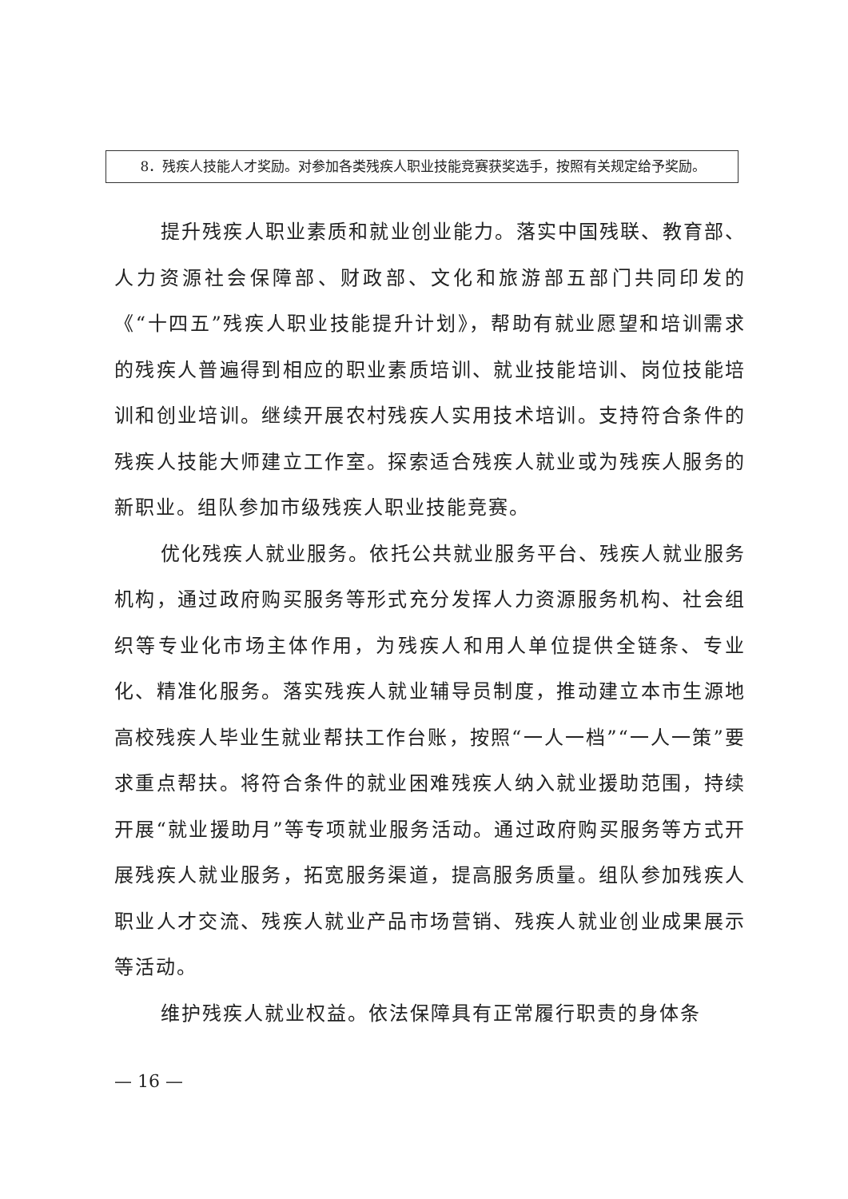8．残疾人技能人才奖励。对参加各类残疾人职业技能竞赛获奖选手，按照有关规定给予奖励。
提升残疾人职业素质和就业创业能力。落实中国残联、教育部、人力资源社会保障部、财政部、文化和旅游部五部门共同印发的《“十四五”残疾人职业技能提升计划》，帮助有就业愿望和培训需求的残疾人普遍得到相应的职业素质培训、就业技能培训、岗位技能培训和创业培训。继续开展农村残疾人实用技术培训。支持符合条件的残疾人技能大师建立工作室。探索适合残疾人就业或为残疾人服务的新职业。组队参加市级残疾人职业技能竞赛。
优化残疾人就业服务。依托公共就业服务平台、残疾人就业服务机构，通过政府购买服务等形式充分发挥人力资源服务机构、社会组织等专业化市场主体作用，为残疾人和用人单位提供全链条、专业化、精准化服务。落实残疾人就业辅导员制度，推动建立本市生源地高校残疾人毕业生就业帮扶工作台账，按照“一人一档”“一人一策”要求重点帮扶。将符合条件的就业困难残疾人纳入就业援助范围，持续开展“就业援助月”等专项就业服务活动。通过政府购买服务等方式开展残疾人就业服务，拓宽服务渠道，提高服务质量。组队参加残疾人职业人才交流、残疾人就业产品市场营销、残疾人就业创业成果展示等活动。
维护残疾人就业权益。依法保障具有正常履行职责的身体条
— 16 —